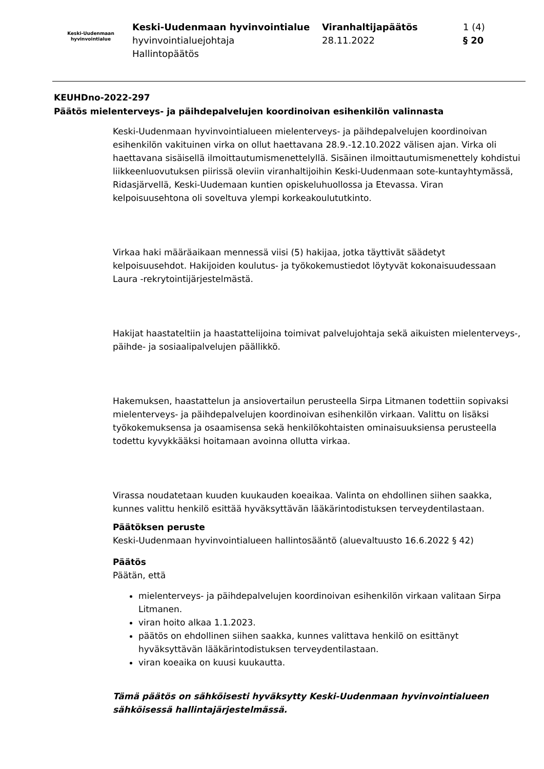Keski-Uudenmaan
hyvinvointialue
Keski-Uudenmaan hyvinvointialue
hyvinvointialuejohtaja
Hallintopäätös
Viranhaltijapäätös
28.11.2022
1 (4)
§ 20
KEUHDno-2022-297
Päätös mielenterveys- ja päihdepalvelujen koordinoivan esihenkilön valinnasta
Keski-Uudenmaan hyvinvointialueen mielenterveys- ja päihdepalvelujen koordinoivan esihenkilön vakituinen virka on ollut haettavana 28.9.-12.10.2022 välisen ajan. Virka oli haettavana sisäisellä ilmoittautumismenettelyllä. Sisäinen ilmoittautumismenettely kohdistui liikkeenluovutuksen piirissä oleviin viranhaltijoihin Keski-Uudenmaan sote-kuntayhtymässä, Ridasjärvellä, Keski-Uudemaan kuntien opiskeluhuollossa ja Etevassa. Viran kelpoisuusehtona oli soveltuva ylempi korkeakoulututkinto.
Virkaa haki määräaikaan mennessä viisi (5) hakijaa, jotka täyttivät säädetyt kelpoisuusehdot. Hakijoiden koulutus- ja työkokemustiedot löytyvät kokonaisuudessaan Laura -rekrytointijärjestelmästä.
Hakijat haastateltiin ja haastattelijoina toimivat palvelujohtaja sekä aikuisten mielenterveys-, päihde- ja sosiaalipalvelujen päällikkö.
Hakemuksen, haastattelun ja ansiovertailun perusteella Sirpa Litmanen todettiin sopivaksi mielenterveys- ja päihdepalvelujen koordinoivan esihenkilön virkaan. Valittu on lisäksi työkokemuksensa ja osaamisensa sekä henkilökohtaisten ominaisuuksiensa perusteella todettu kyvykkääksi hoitamaan avoinna ollutta virkaa.
Virassa noudatetaan kuuden kuukauden koeaikaa. Valinta on ehdollinen siihen saakka, kunnes valittu henkilö esittää hyväksyttävän lääkärintodistuksen terveydentilastaan.
Päätöksen peruste
Keski-Uudenmaan hyvinvointialueen hallintosääntö (aluevaltuusto 16.6.2022 § 42)
Päätös
Päätän, että
mielenterveys- ja päihdepalvelujen koordinoivan esihenkilön virkaan valitaan Sirpa Litmanen.
viran hoito alkaa 1.1.2023.
päätös on ehdollinen siihen saakka, kunnes valittava henkilö on esittänyt hyväksyttävän lääkärintodistuksen terveydentilastaan.
viran koeaika on kuusi kuukautta.
Tämä päätös on sähköisesti hyväksytty Keski-Uudenmaan hyvinvointialueen sähköisessä hallintajärjestelmässä.